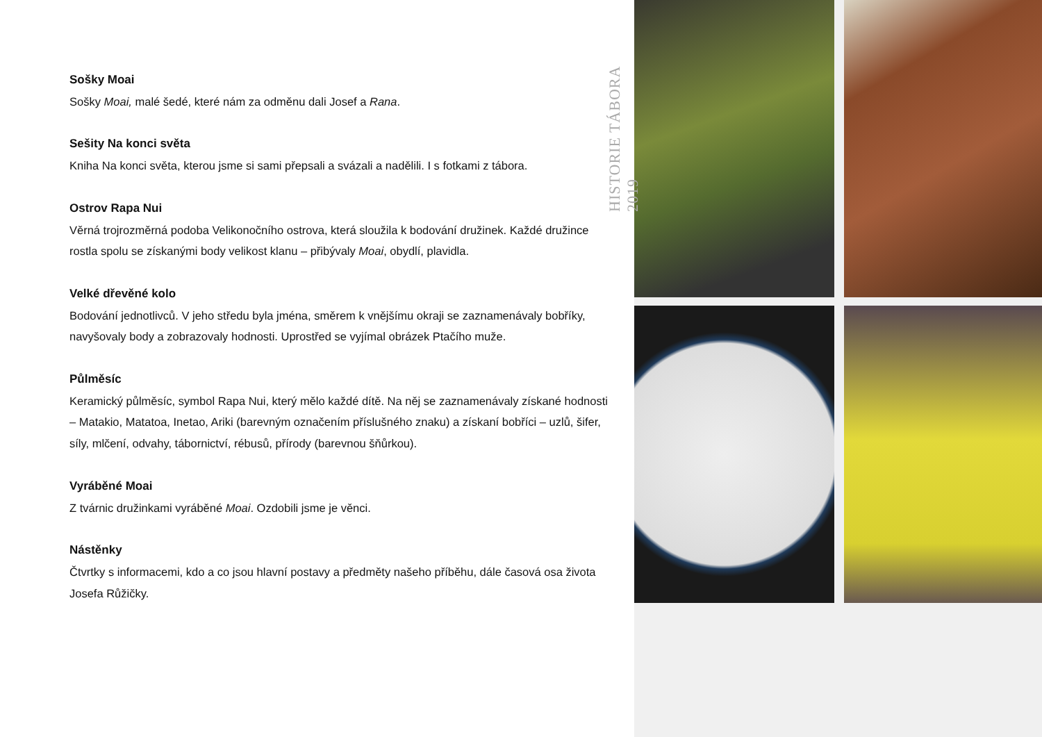Sošky Moai
Sošky Moai, malé šedé, které nám za odměnu dali Josef a Rana.
Sešity Na konci světa
Kniha Na konci světa, kterou jsme si sami přepsali a svázali a nadělili. I s fotkami z tábora.
Ostrov Rapa Nui
Věrná trojrozměrná podoba Velikonočního ostrova, která sloužila k bodování družinek. Každé družince rostla spolu se získanými body velikost klanu – přibývaly Moai, obydlí, plavidla.
Velké dřevěné kolo
Bodování jednotlivců. V jeho středu byla jména, směrem k vnějšímu okraji se zaznamenávaly bobříky, navyšovaly body a zobrazovaly hodnosti. Uprostřed se vyjímal obrázek Ptačího muže.
Půlměsíc
Keramický půlměsíc, symbol Rapa Nui, který mělo každé dítě. Na něj se zaznamenávaly získané hodnosti – Matakio, Matatoa, Inetao, Ariki (barevným označením příslušného znaku) a získaní bobříci – uzlů, šifer, síly, mlčení, odvahy, tábornictví, rébusů, přírody (barevnou šňůrkou).
Vyráběné Moai
Z tvárnic družinkami vyráběné Moai. Ozdobili jsme je věnci.
Nástěnky
Čtvrtky s informacemi, kdo a co jsou hlavní postavy a předměty našeho příběhu, dále časová osa života Josefa Růžičky.
HISTORIE TÁBORA 2019